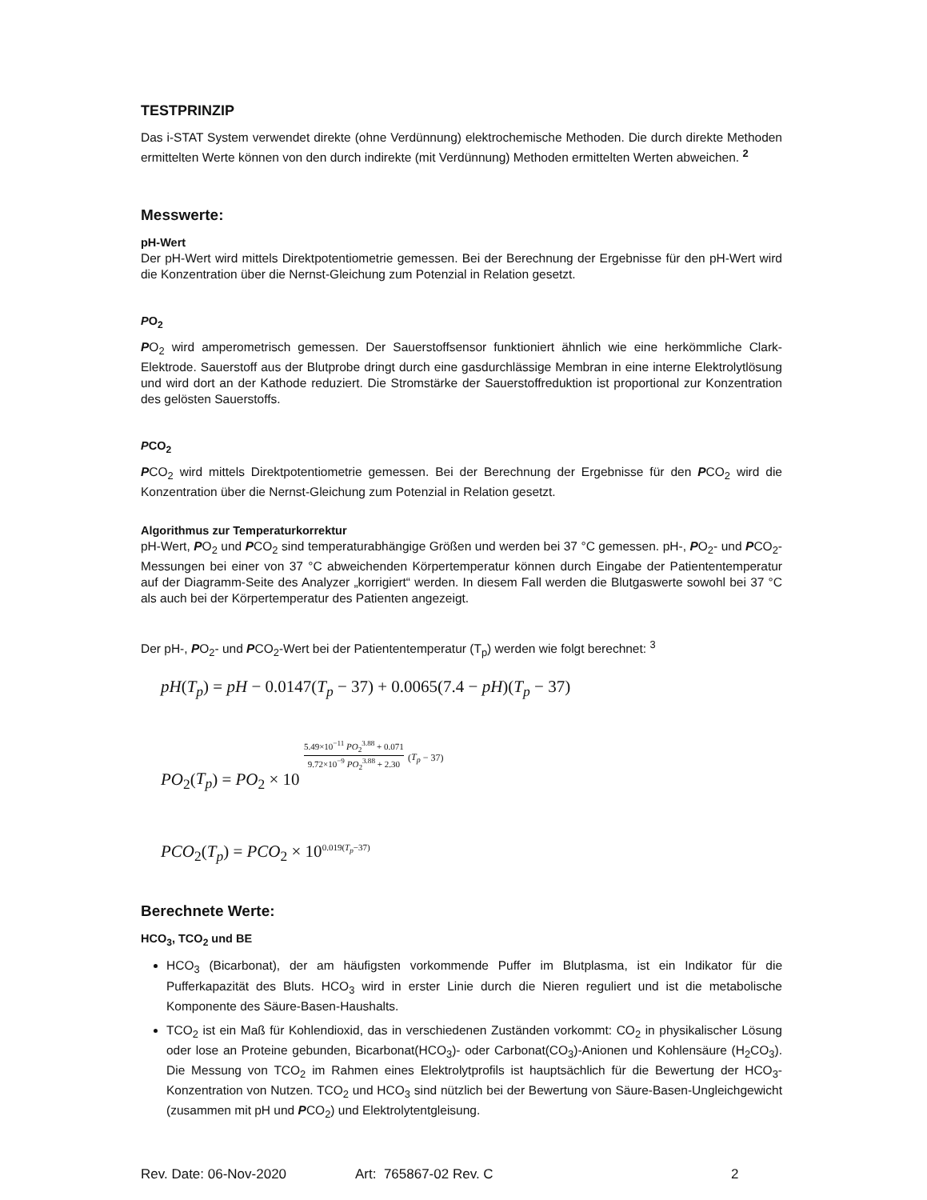TESTPRINZIP
Das i-STAT System verwendet direkte (ohne Verdünnung) elektrochemische Methoden. Die durch direkte Methoden ermittelten Werte können von den durch indirekte (mit Verdünnung) Methoden ermittelten Werten abweichen. <sup>2</sup>
Messwerte:
pH-Wert
Der pH-Wert wird mittels Direktpotentiometrie gemessen. Bei der Berechnung der Ergebnisse für den pH-Wert wird die Konzentration über die Nernst-Gleichung zum Potenzial in Relation gesetzt.
PO<sub>2</sub>
PO<sub>2</sub> wird amperometrisch gemessen. Der Sauerstoffsensor funktioniert ähnlich wie eine herkömmliche Clark-Elektrode. Sauerstoff aus der Blutprobe dringt durch eine gasdurchlässige Membran in eine interne Elektrolytlösung und wird dort an der Kathode reduziert. Die Stromstärke der Sauerstoffreduktion ist proportional zur Konzentration des gelösten Sauerstoffs.
PCO<sub>2</sub>
PCO<sub>2</sub> wird mittels Direktpotentiometrie gemessen. Bei der Berechnung der Ergebnisse für den PCO<sub>2</sub> wird die Konzentration über die Nernst-Gleichung zum Potenzial in Relation gesetzt.
Algorithmus zur Temperaturkorrektur
pH-Wert, PO<sub>2</sub> und PCO<sub>2</sub> sind temperaturabhängige Größen und werden bei 37 °C gemessen. pH-, PO<sub>2</sub>- und PCO<sub>2</sub>-Messungen bei einer von 37 °C abweichenden Körpertemperatur können durch Eingabe der Patiententemperatur auf der Diagramm-Seite des Analyzer „korrigiert“ werden. In diesem Fall werden die Blutgaswerte sowohl bei 37 °C als auch bei der Körpertemperatur des Patienten angezeigt.
Der pH-, PO<sub>2</sub>- und PCO<sub>2</sub>-Wert bei der Patiententemperatur (T<sub>p</sub>) werden wie folgt berechnet: <sup>3</sup>
pH(T<sub>p</sub>) = pH − 0.0147(T<sub>p</sub> − 37) + 0.0065(7.4 − pH)(T<sub>p</sub> − 37)
PO<sub>2</sub>(T<sub>p</sub>) = PO<sub>2</sub> × 10 5.49×10<sup>−11</sup> PO<sub>2</sub><sup>3.88</sup> + 0.071 9.72×10<sup>−9</sup> PO<sub>2</sub><sup>3.88</sup> + 2.30 (T<sub>p</sub> − 37)
PCO<sub>2</sub>(T<sub>p</sub>) = PCO<sub>2</sub> × 10<sup>0.019(T<sub>p</sub>−37)</sup>
Berechnete Werte:
HCO<sub>3</sub>, TCO<sub>2</sub> und BE
HCO<sub>3</sub> (Bicarbonat), der am häufigsten vorkommende Puffer im Blutplasma, ist ein Indikator für die Pufferkapazität des Bluts. HCO<sub>3</sub> wird in erster Linie durch die Nieren reguliert und ist die metabolische Komponente des Säure-Basen-Haushalts.
TCO<sub>2</sub> ist ein Maß für Kohlendioxid, das in verschiedenen Zuständen vorkommt: CO<sub>2</sub> in physikalischer Lösung oder lose an Proteine gebunden, Bicarbonat(HCO<sub>3</sub>)- oder Carbonat(CO<sub>3</sub>)-Anionen und Kohlensäure (H<sub>2</sub>CO<sub>3</sub>). Die Messung von TCO<sub>2</sub> im Rahmen eines Elektrolytprofils ist hauptsächlich für die Bewertung der HCO<sub>3</sub>-Konzentration von Nutzen. TCO<sub>2</sub> und HCO<sub>3</sub> sind nützlich bei der Bewertung von Säure-Basen-Ungleichgewicht (zusammen mit pH und PCO<sub>2</sub>) und Elektrolytentgleisung.
Rev. Date: 06-Nov-2020 Art: 765867-02 Rev. C 2